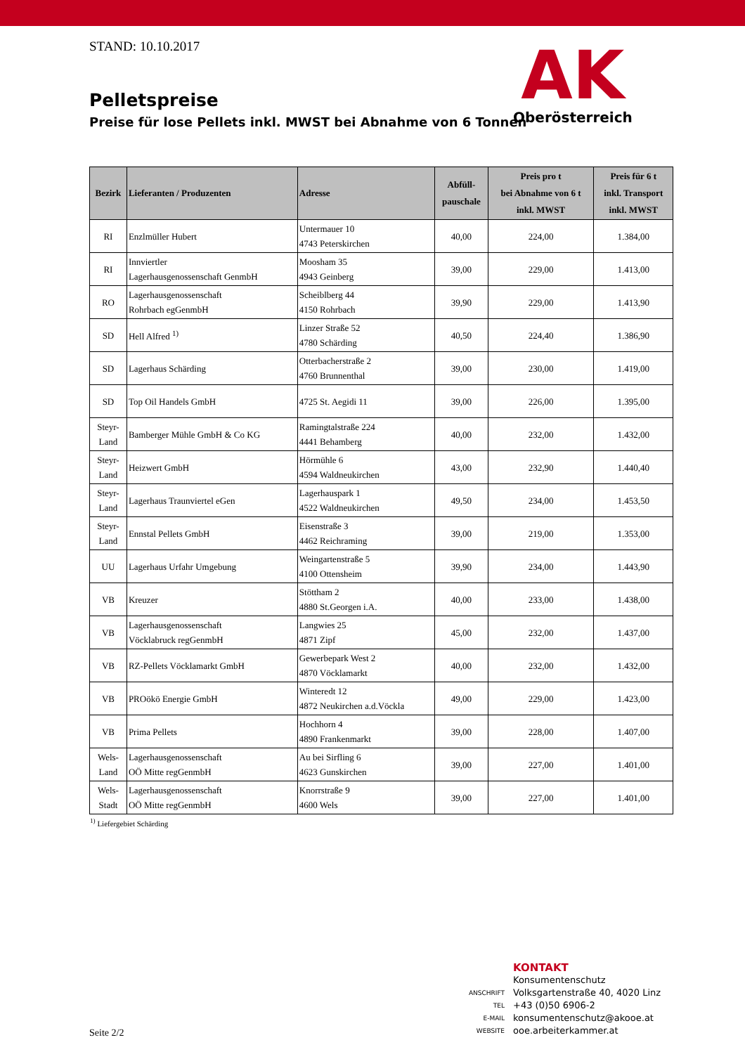STAND: 10.10.2017
Pelletspreise
Preise für lose Pellets inkl. MWST bei Abnahme von 6 Tonnen
AK
Oberösterreich
| Bezirk | Lieferanten / Produzenten | Adresse | Abfüll- pauschale | Preis pro t bei Abnahme von 6 t inkl. MWST | Preis für 6 t inkl. Transport inkl. MWST |
| --- | --- | --- | --- | --- | --- |
| RI | Enzlmüller Hubert | Untermauer 10 4743 Peterskirchen | 40,00 | 224,00 | 1.384,00 |
| RI | Innviertler Lagerhausgenossenschaft GenmbH | Moosham 35 4943 Geinberg | 39,00 | 229,00 | 1.413,00 |
| RO | Lagerhausgenossenschaft Rohrbach egGenmbH | Scheiblberg 44 4150 Rohrbach | 39,90 | 229,00 | 1.413,90 |
| SD | Hell Alfred <sup>1)</sup> | Linzer Straße 52 4780 Schärding | 40,50 | 224,40 | 1.386,90 |
| SD | Lagerhaus Schärding | Otterbacherstraße 2 4760 Brunnenthal | 39,00 | 230,00 | 1.419,00 |
| SD | Top Oil Handels GmbH | 4725 St. Aegidi 11 | 39,00 | 226,00 | 1.395,00 |
| Steyr- Land | Bamberger Mühle GmbH & Co KG | Ramingtalstraße 224 4441 Behamberg | 40,00 | 232,00 | 1.432,00 |
| Steyr- Land | Heizwert GmbH | Hörmühle 6 4594 Waldneukirchen | 43,00 | 232,90 | 1.440,40 |
| Steyr- Land | Lagerhaus Traunviertel eGen | Lagerhauspark 1 4522 Waldneukirchen | 49,50 | 234,00 | 1.453,50 |
| Steyr- Land | Ennstal Pellets GmbH | Eisenstraße 3 4462 Reichraming | 39,00 | 219,00 | 1.353,00 |
| UU | Lagerhaus Urfahr Umgebung | Weingartenstraße 5 4100 Ottensheim | 39,90 | 234,00 | 1.443,90 |
| VB | Kreuzer | Stöttham 2 4880 St.Georgen i.A. | 40,00 | 233,00 | 1.438,00 |
| VB | Lagerhausgenossenschaft Vöcklabruck regGenmbH | Langwies 25 4871 Zipf | 45,00 | 232,00 | 1.437,00 |
| VB | RZ-Pellets Vöcklamarkt GmbH | Gewerbepark West 2 4870 Vöcklamarkt | 40,00 | 232,00 | 1.432,00 |
| VB | PROökö Energie GmbH | Winteredt 12 4872 Neukirchen a.d.Vöckla | 49,00 | 229,00 | 1.423,00 |
| VB | Prima Pellets | Hochhorn 4 4890 Frankenmarkt | 39,00 | 228,00 | 1.407,00 |
| Wels- Land | Lagerhausgenossenschaft OÖ Mitte regGenmbH | Au bei Sirfling 6 4623 Gunskirchen | 39,00 | 227,00 | 1.401,00 |
| Wels- Stadt | Lagerhausgenossenschaft OÖ Mitte regGenmbH | Knorrstraße 9 4600 Wels | 39,00 | 227,00 | 1.401,00 |
<sup>1)</sup> Liefergebiet Schärding
KONTAKT
Konsumentenschutz
ANSCHRIFT Volksgartenstraße 40, 4020 Linz
TEL +43 (0)50 6906-2
E-MAIL konsumentenschutz@akooe.at
WEBSITE ooe.arbeiterkammer.at
Seite 2/2